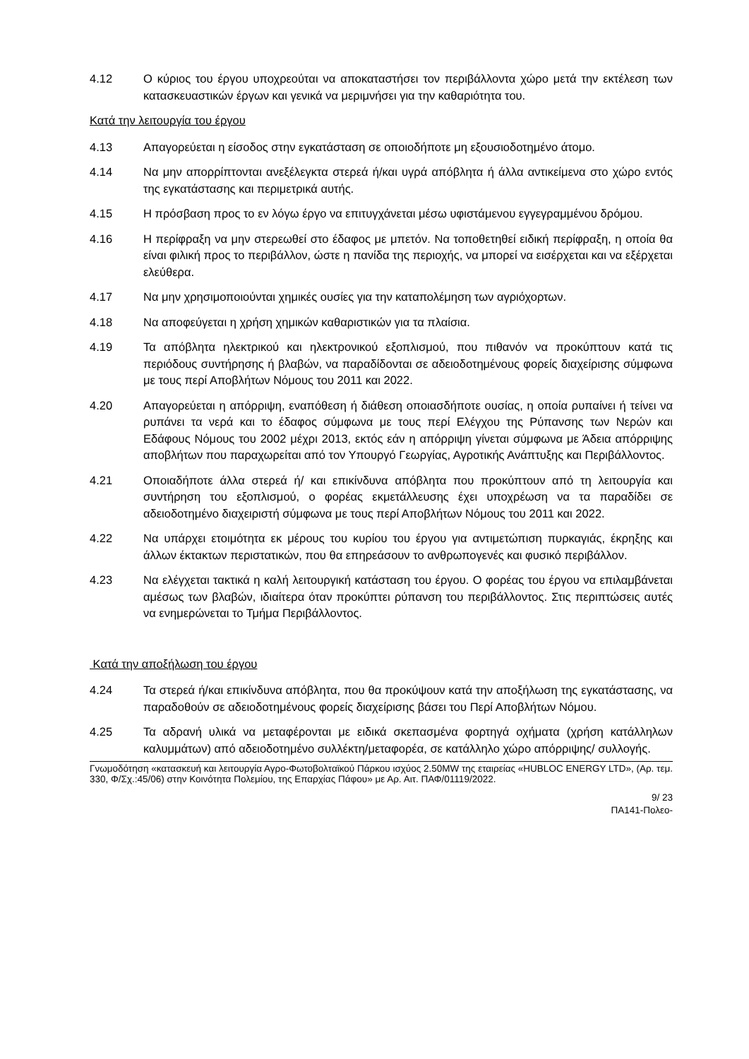4.12 Ο κύριος του έργου υποχρεούται να αποκαταστήσει τον περιβάλλοντα χώρο μετά την εκτέλεση των κατασκευαστικών έργων και γενικά να μεριμνήσει για την καθαριότητα του.
Κατά την λειτουργία του έργου
4.13 Απαγορεύεται η είσοδος στην εγκατάσταση σε οποιοδήποτε μη εξουσιοδοτημένο άτομο.
4.14 Να μην απορρίπτονται ανεξέλεγκτα στερεά ή/και υγρά απόβλητα ή άλλα αντικείμενα στο χώρο εντός της εγκατάστασης και περιμετρικά αυτής.
4.15 Η πρόσβαση προς το εν λόγω έργο να επιτυγχάνεται μέσω υφιστάμενου εγγεγραμμένου δρόμου.
4.16 Η περίφραξη να μην στερεωθεί στο έδαφος με μπετόν. Να τοποθετηθεί ειδική περίφραξη, η οποία θα είναι φιλική προς το περιβάλλον, ώστε η πανίδα της περιοχής, να μπορεί να εισέρχεται και να εξέρχεται ελεύθερα.
4.17 Να μην χρησιμοποιούνται χημικές ουσίες για την καταπολέμηση των αγριόχορτων.
4.18 Να αποφεύγεται η χρήση χημικών καθαριστικών για τα πλαίσια.
4.19 Τα απόβλητα ηλεκτρικού και ηλεκτρονικού εξοπλισμού, που πιθανόν να προκύπτουν κατά τις περιόδους συντήρησης ή βλαβών, να παραδίδονται σε αδειοδοτημένους φορείς διαχείρισης σύμφωνα με τους περί Αποβλήτων Νόμους του 2011 και 2022.
4.20 Απαγορεύεται η απόρριψη, εναπόθεση ή διάθεση οποιασδήποτε ουσίας, η οποία ρυπαίνει ή τείνει να ρυπάνει τα νερά και το έδαφος σύμφωνα με τους περί Ελέγχου της Ρύπανσης των Νερών και Εδάφους Νόμους του 2002 μέχρι 2013, εκτός εάν η απόρριψη γίνεται σύμφωνα με Άδεια απόρριψης αποβλήτων που παραχωρείται από τον Υπουργό Γεωργίας, Αγροτικής Ανάπτυξης και Περιβάλλοντος.
4.21 Οποιαδήποτε άλλα στερεά ή/ και επικίνδυνα απόβλητα που προκύπτουν από τη λειτουργία και συντήρηση του εξοπλισμού, ο φορέας εκμετάλλευσης έχει υποχρέωση να τα παραδίδει σε αδειοδοτημένο διαχειριστή σύμφωνα με τους περί Αποβλήτων Νόμους του 2011 και 2022.
4.22 Να υπάρχει ετοιμότητα εκ μέρους του κυρίου του έργου για αντιμετώπιση πυρκαγιάς, έκρηξης και άλλων έκτακτων περιστατικών, που θα επηρεάσουν το ανθρωπογενές και φυσικό περιβάλλον.
4.23 Να ελέγχεται τακτικά η καλή λειτουργική κατάσταση του έργου. Ο φορέας του έργου να επιλαμβάνεται αμέσως των βλαβών, ιδιαίτερα όταν προκύπτει ρύπανση του περιβάλλοντος. Στις περιπτώσεις αυτές να ενημερώνεται το Τμήμα Περιβάλλοντος.
Κατά την αποξήλωση του έργου
4.24 Τα στερεά ή/και επικίνδυνα απόβλητα, που θα προκύψουν κατά την αποξήλωση της εγκατάστασης, να παραδοθούν σε αδειοδοτημένους φορείς διαχείρισης βάσει του Περί Αποβλήτων Νόμου.
4.25 Τα αδρανή υλικά να μεταφέρονται με ειδικά σκεπασμένα φορτηγά οχήματα (χρήση κατάλληλων καλυμμάτων) από αδειοδοτημένο συλλέκτη/μεταφορέα, σε κατάλληλο χώρο απόρριψης/ συλλογής.
Γνωμοδότηση «κατασκευή και λειτουργία Αγρο-Φωτοβολταϊκού Πάρκου ισχύος 2.50MW της εταιρείας «HUBLOC ENERGY LTD», (Αρ. τεμ. 330, Φ/Σχ.:45/06) στην Κοινότητα Πολεμίου, της Επαρχίας Πάφου» με Αρ. Αιτ. ΠΑΦ/01119/2022.
9/ 23
ΠΑ141-Πολεο-